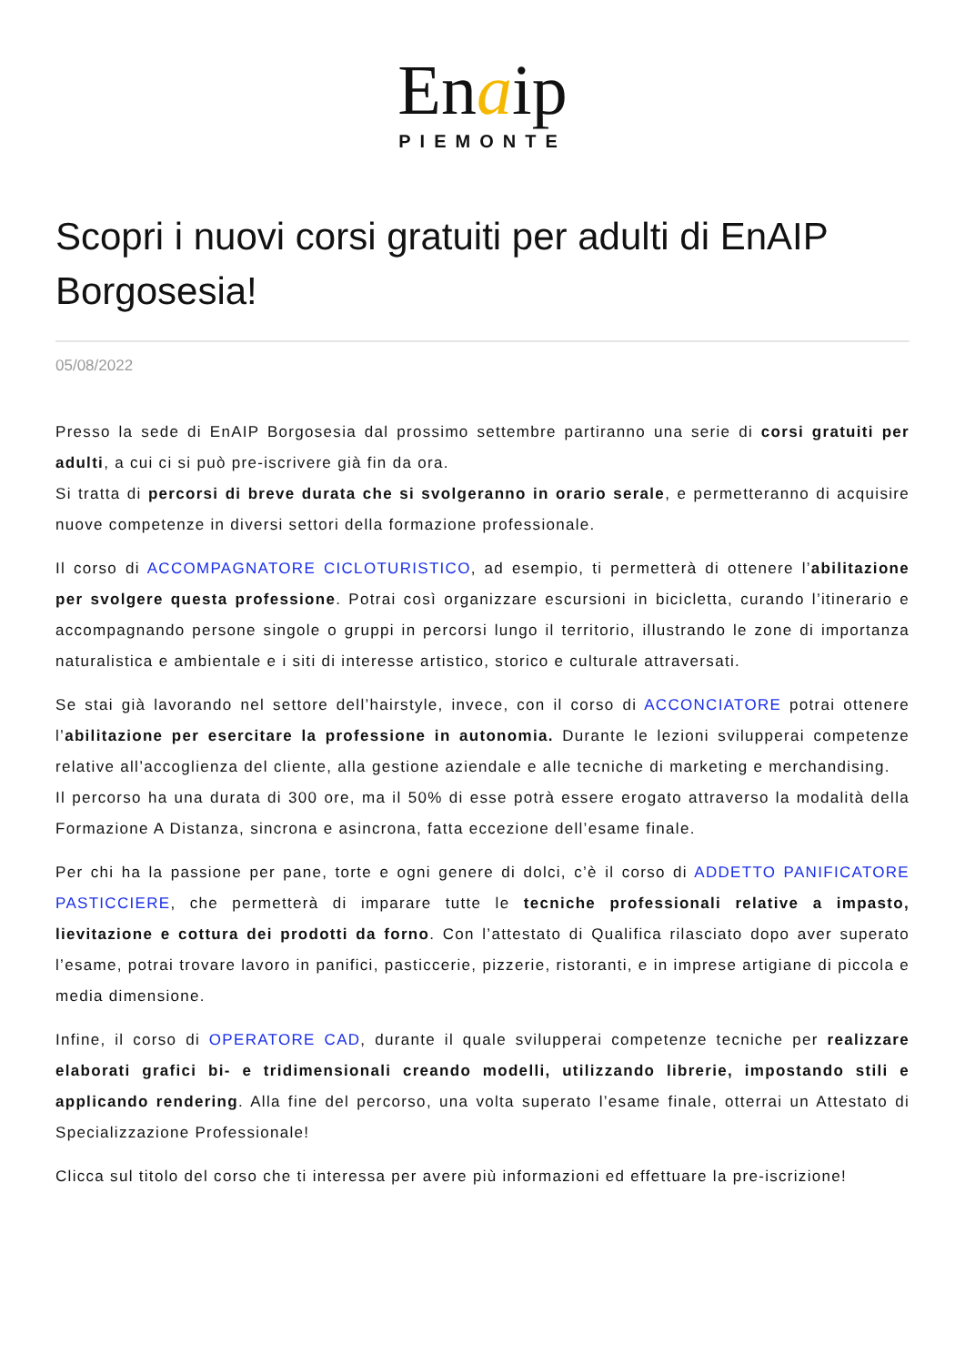Enaip
PIEMONTE
Scopri i nuovi corsi gratuiti per adulti di EnAIP Borgosesia!
05/08/2022
Presso la sede di EnAIP Borgosesia dal prossimo settembre partiranno una serie di corsi gratuiti per adulti, a cui ci si può pre-iscrivere già fin da ora.
Si tratta di percorsi di breve durata che si svolgeranno in orario serale, e permetteranno di acquisire nuove competenze in diversi settori della formazione professionale.
Il corso di ACCOMPAGNATORE CICLOTURISTICO, ad esempio, ti permetterà di ottenere l’abilitazione per svolgere questa professione. Potrai così organizzare escursioni in bicicletta, curando l’itinerario e accompagnando persone singole o gruppi in percorsi lungo il territorio, illustrando le zone di importanza naturalistica e ambientale e i siti di interesse artistico, storico e culturale attraversati.
Se stai già lavorando nel settore dell’hairstyle, invece, con il corso di ACCONCIATORE potrai ottenere l’abilitazione per esercitare la professione in autonomia. Durante le lezioni svilupperai competenze relative all’accoglienza del cliente, alla gestione aziendale e alle tecniche di marketing e merchandising.
Il percorso ha una durata di 300 ore, ma il 50% di esse potrà essere erogato attraverso la modalità della Formazione A Distanza, sincrona e asincrona, fatta eccezione dell’esame finale.
Per chi ha la passione per pane, torte e ogni genere di dolci, c’è il corso di ADDETTO PANIFICATORE PASTICCIERE, che permetterà di imparare tutte le tecniche professionali relative a impasto, lievitazione e cottura dei prodotti da forno. Con l’attestato di Qualifica rilasciato dopo aver superato l’esame, potrai trovare lavoro in panifici, pasticcerie, pizzerie, ristoranti, e in imprese artigiane di piccola e media dimensione.
Infine, il corso di OPERATORE CAD, durante il quale svilupperai competenze tecniche per realizzare elaborati grafici bi- e tridimensionali creando modelli, utilizzando librerie, impostando stili e applicando rendering. Alla fine del percorso, una volta superato l’esame finale, otterrai un Attestato di Specializzazione Professionale!
Clicca sul titolo del corso che ti interessa per avere più informazioni ed effettuare la pre-iscrizione!